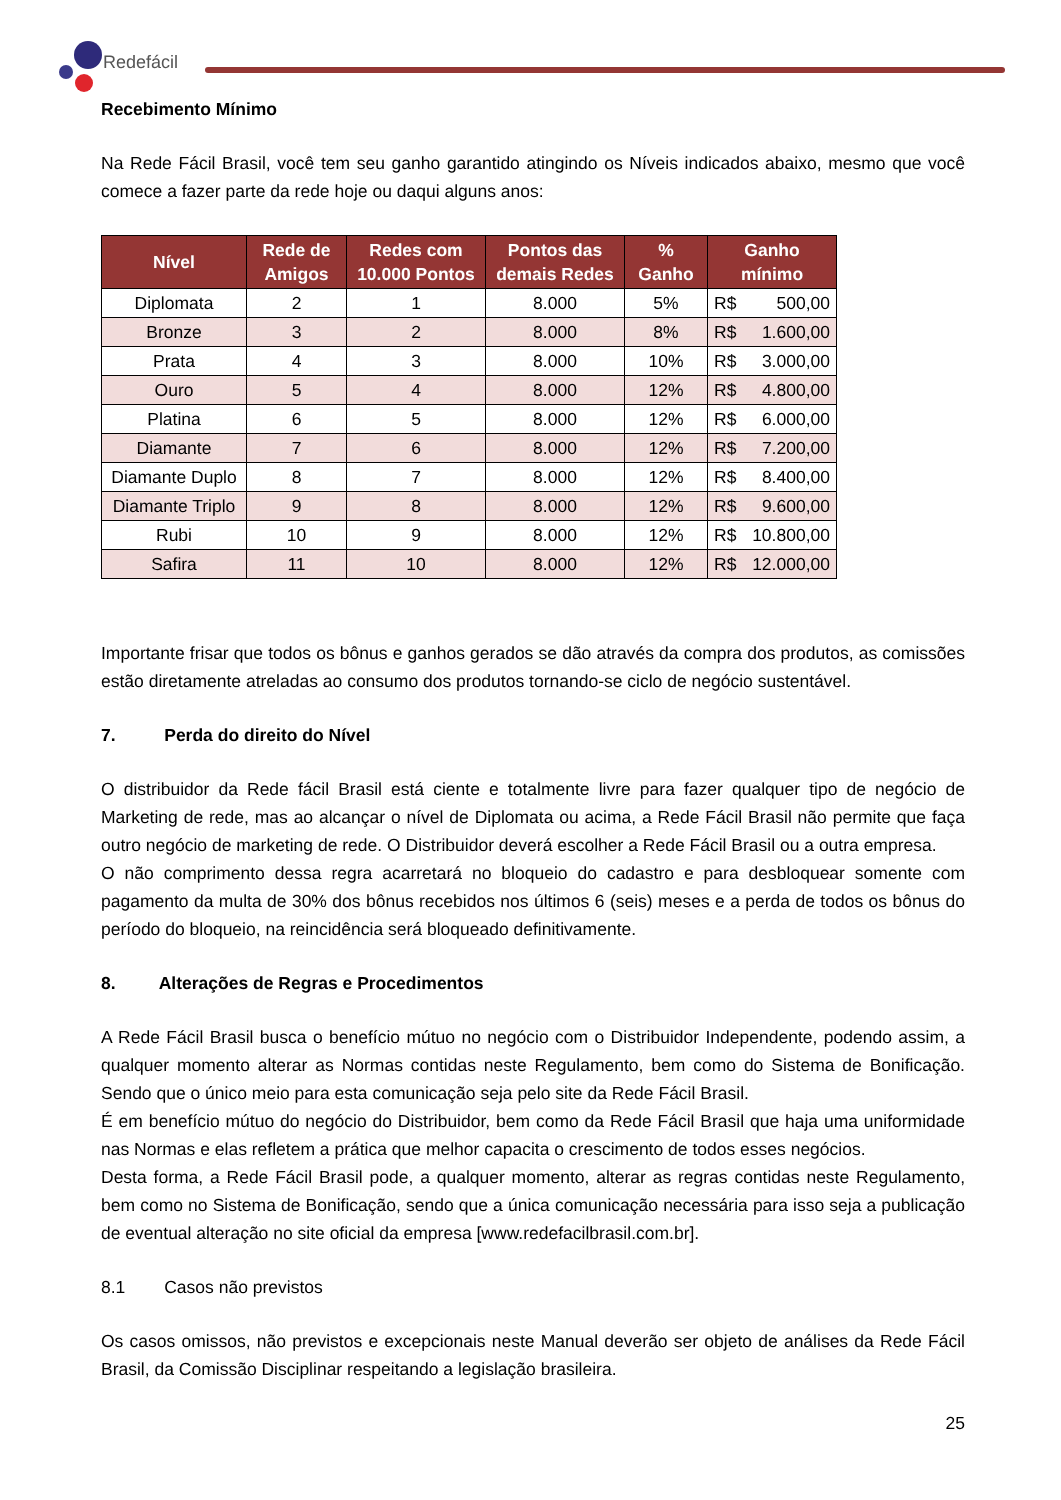Redefácil
Recebimento Mínimo
Na Rede Fácil Brasil, você tem seu ganho garantido atingindo os Níveis indicados abaixo, mesmo que você comece a fazer parte da rede hoje ou daqui alguns anos:
| Nível | Rede de Amigos | Redes com 10.000 Pontos | Pontos das demais Redes | % Ganho | Ganho mínimo |
| --- | --- | --- | --- | --- | --- |
| Diplomata | 2 | 1 | 8.000 | 5% | R$ 500,00 |
| Bronze | 3 | 2 | 8.000 | 8% | R$ 1.600,00 |
| Prata | 4 | 3 | 8.000 | 10% | R$ 3.000,00 |
| Ouro | 5 | 4 | 8.000 | 12% | R$ 4.800,00 |
| Platina | 6 | 5 | 8.000 | 12% | R$ 6.000,00 |
| Diamante | 7 | 6 | 8.000 | 12% | R$ 7.200,00 |
| Diamante Duplo | 8 | 7 | 8.000 | 12% | R$ 8.400,00 |
| Diamante Triplo | 9 | 8 | 8.000 | 12% | R$ 9.600,00 |
| Rubi | 10 | 9 | 8.000 | 12% | R$ 10.800,00 |
| Safira | 11 | 10 | 8.000 | 12% | R$ 12.000,00 |
Importante frisar que todos os bônus e ganhos gerados se dão através da compra dos produtos, as comissões estão diretamente atreladas ao consumo dos produtos tornando-se ciclo de negócio sustentável.
7. Perda do direito do Nível
O distribuidor da Rede fácil Brasil está ciente e totalmente livre para fazer qualquer tipo de negócio de Marketing de rede, mas ao alcançar o nível de Diplomata ou acima, a Rede Fácil Brasil não permite que faça outro negócio de marketing de rede. O Distribuidor deverá escolher a Rede Fácil Brasil ou a outra empresa.
O não comprimento dessa regra acarretará no bloqueio do cadastro e para desbloquear somente com pagamento da multa de 30% dos bônus recebidos nos últimos 6 (seis) meses e a perda de todos os bônus do período do bloqueio, na reincidência será bloqueado definitivamente.
8. Alterações de Regras e Procedimentos
A Rede Fácil Brasil busca o benefício mútuo no negócio com o Distribuidor Independente, podendo assim, a qualquer momento alterar as Normas contidas neste Regulamento, bem como do Sistema de Bonificação. Sendo que o único meio para esta comunicação seja pelo site da Rede Fácil Brasil.
É em benefício mútuo do negócio do Distribuidor, bem como da Rede Fácil Brasil que haja uma uniformidade nas Normas e elas refletem a prática que melhor capacita o crescimento de todos esses negócios.
Desta forma, a Rede Fácil Brasil pode, a qualquer momento, alterar as regras contidas neste Regulamento, bem como no Sistema de Bonificação, sendo que a única comunicação necessária para isso seja a publicação de eventual alteração no site oficial da empresa [www.redefacilbrasil.com.br].
8.1 Casos não previstos
Os casos omissos, não previstos e excepcionais neste Manual deverão ser objeto de análises da Rede Fácil Brasil, da Comissão Disciplinar respeitando a legislação brasileira.
25